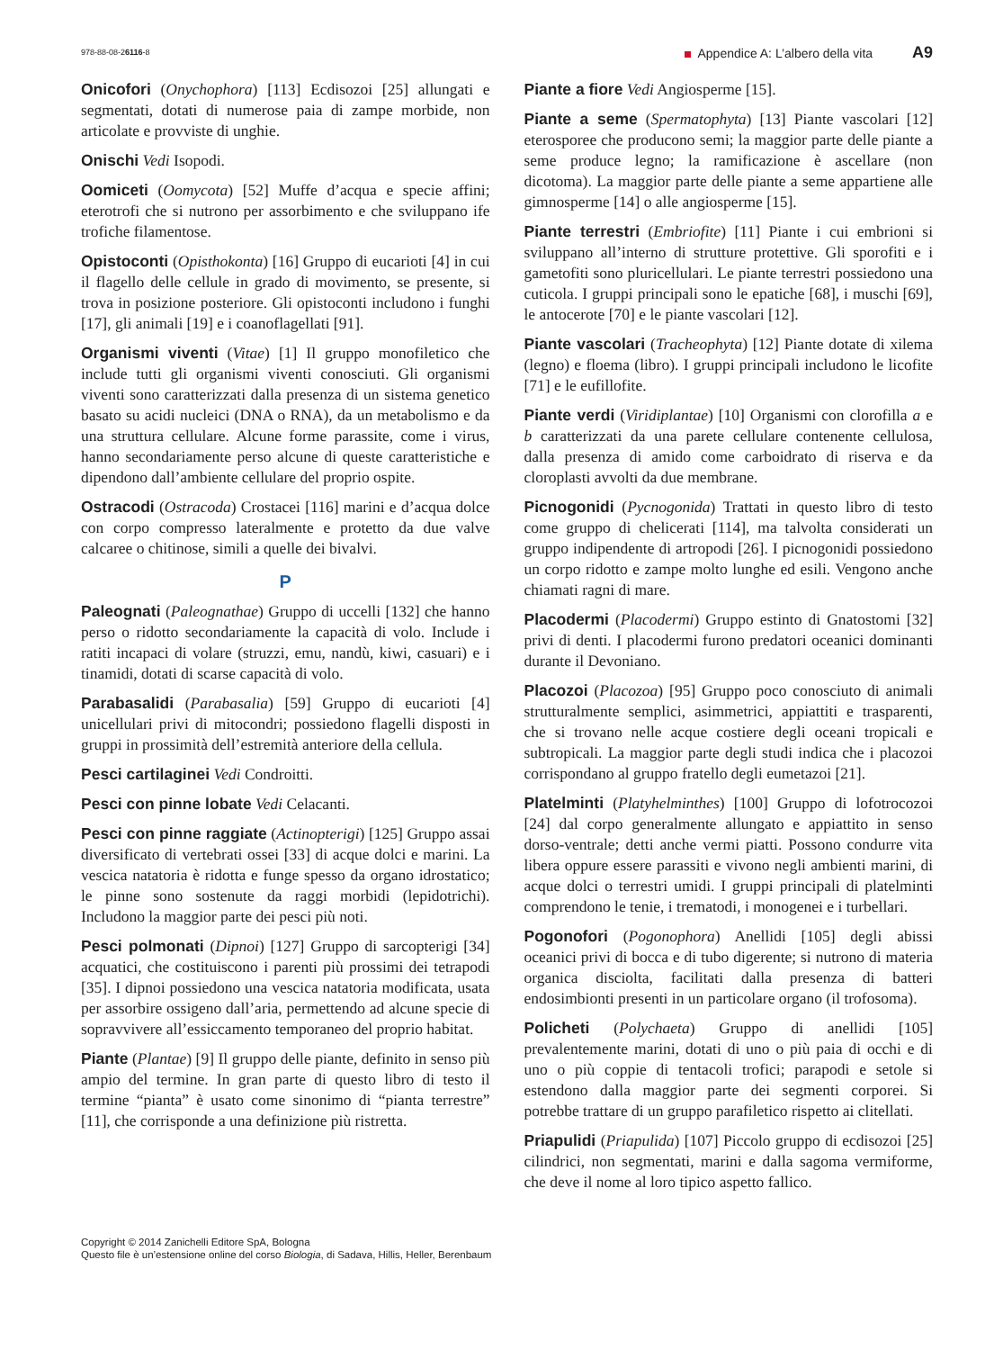978-88-08-26116-8 Appendice A: L’albero della vita A9
Onicofori (Onychophora) [113] Ecdisozoi [25] allungati e segmentati, dotati di numerose paia di zampe morbide, non articolate e provviste di unghie.
Onischi Vedi Isopodi.
Oomiceti (Oomycota) [52] Muffe d’acqua e specie affini; eterotrofi che si nutrono per assorbimento e che sviluppano ife trofiche filamentose.
Opistoconti (Opisthokonta) [16] Gruppo di eucarioti [4] in cui il flagello delle cellule in grado di movimento, se presente, si trova in posizione posteriore. Gli opistoconti includono i funghi [17], gli animali [19] e i coanoflagellati [91].
Organismi viventi (Vitae) [1] Il gruppo monofiletico che include tutti gli organismi viventi conosciuti. Gli organismi viventi sono caratterizzati dalla presenza di un sistema genetico basato su acidi nucleici (DNA o RNA), da un metabolismo e da una struttura cellulare. Alcune forme parassite, come i virus, hanno secondariamente perso alcune di queste caratteristiche e dipendono dall’ambiente cellulare del proprio ospite.
Ostracodi (Ostracoda) Crostacei [116] marini e d’acqua dolce con corpo compresso lateralmente e protetto da due valve calcaree o chitinose, simili a quelle dei bivalvi.
P
Paleognati (Paleognathae) Gruppo di uccelli [132] che hanno perso o ridotto secondariamente la capacità di volo. Include i ratiti incapaci di volare (struzzi, emu, nandù, kiwi, casuari) e i tinamidi, dotati di scarse capacità di volo.
Parabasalidi (Parabasalia) [59] Gruppo di eucarioti [4] unicellulari privi di mitocondri; possiedono flagelli disposti in gruppi in prossimità dell’estremità anteriore della cellula.
Pesci cartilaginei Vedi Condroitti.
Pesci con pinne lobate Vedi Celacanti.
Pesci con pinne raggiate (Actinopterigi) [125] Gruppo assai diversificato di vertebrati ossei [33] di acque dolci e marini. La vescica natatoria è ridotta e funge spesso da organo idrostatico; le pinne sono sostenute da raggi morbidi (lepidotrichi). Includono la maggior parte dei pesci più noti.
Pesci polmonati (Dipnoi) [127] Gruppo di sarcopterigi [34] acquatici, che costituiscono i parenti più prossimi dei tetrapodi [35]. I dipnoi possiedono una vescica natatoria modificata, usata per assorbire ossigeno dall’aria, permettendo ad alcune specie di sopravvivere all’essiccamento temporaneo del proprio habitat.
Piante (Plantae) [9] Il gruppo delle piante, definito in senso più ampio del termine. In gran parte di questo libro di testo il termine “pianta” è usato come sinonimo di “pianta terrestre” [11], che corrisponde a una definizione più ristretta.
Piante a fiore Vedi Angiosperme [15].
Piante a seme (Spermatophyta) [13] Piante vascolari [12] eterosporee che producono semi; la maggior parte delle piante a seme produce legno; la ramificazione è ascellare (non dicotoma). La maggior parte delle piante a seme appartiene alle gimnosperme [14] o alle angiosperme [15].
Piante terrestri (Embriofite) [11] Piante i cui embrioni si sviluppano all’interno di strutture protettive. Gli sporofiti e i gametofiti sono pluricellulari. Le piante terrestri possiedono una cuticola. I gruppi principali sono le epatiche [68], i muschi [69], le antocerote [70] e le piante vascolari [12].
Piante vascolari (Tracheophyta) [12] Piante dotate di xilema (legno) e floema (libro). I gruppi principali includono le licofite [71] e le eufillofite.
Piante verdi (Viridiplantae) [10] Organismi con clorofilla a e b caratterizzati da una parete cellulare contenente cellulosa, dalla presenza di amido come carboidrato di riserva e da cloroplasti avvolti da due membrane.
Picnogonidi (Pycnogonida) Trattati in questo libro di testo come gruppo di chelicerati [114], ma talvolta considerati un gruppo indipendente di artropodi [26]. I picnogonidi possiedono un corpo ridotto e zampe molto lunghe ed esili. Vengono anche chiamati ragni di mare.
Placodermi (Placodermi) Gruppo estinto di Gnatostomi [32] privi di denti. I placodermi furono predatori oceanici dominanti durante il Devoniano.
Placozoi (Placozoa) [95] Gruppo poco conosciuto di animali strutturalmente semplici, asimmetrici, appiattiti e trasparenti, che si trovano nelle acque costiere degli oceani tropicali e subtropicali. La maggior parte degli studi indica che i placozoi corrispondano al gruppo fratello degli eumetazoi [21].
Platelminti (Platyhelminthes) [100] Gruppo di lofotrocozoi [24] dal corpo generalmente allungato e appiattito in senso dorso-ventrale; detti anche vermi piatti. Possono condurre vita libera oppure essere parassiti e vivono negli ambienti marini, di acque dolci o terrestri umidi. I gruppi principali di platelminti comprendono le tenie, i trematodi, i monogenei e i turbellari.
Pogonofori (Pogonophora) Anellidi [105] degli abissi oceanici privi di bocca e di tubo digerente; si nutrono di materia organica disciolta, facilitati dalla presenza di batteri endosimbionti presenti in un particolare organo (il trofosoma).
Policheti (Polychaeta) Gruppo di anellidi [105] prevalentemente marini, dotati di uno o più paia di occhi e di uno o più coppie di tentacoli trofici; parapodi e setole si estendono dalla maggior parte dei segmenti corporei. Si potrebbe trattare di un gruppo parafiletico rispetto ai clitellati.
Priapulidi (Priapulida) [107] Piccolo gruppo di ecdisozoi [25] cilindrici, non segmentati, marini e dalla sagoma vermiforme, che deve il nome al loro tipico aspetto fallico.
Copyright © 2014 Zanichelli Editore SpA, Bologna
Questo file è un’estensione online del corso Biologia, di Sadava, Hillis, Heller, Berenbaum